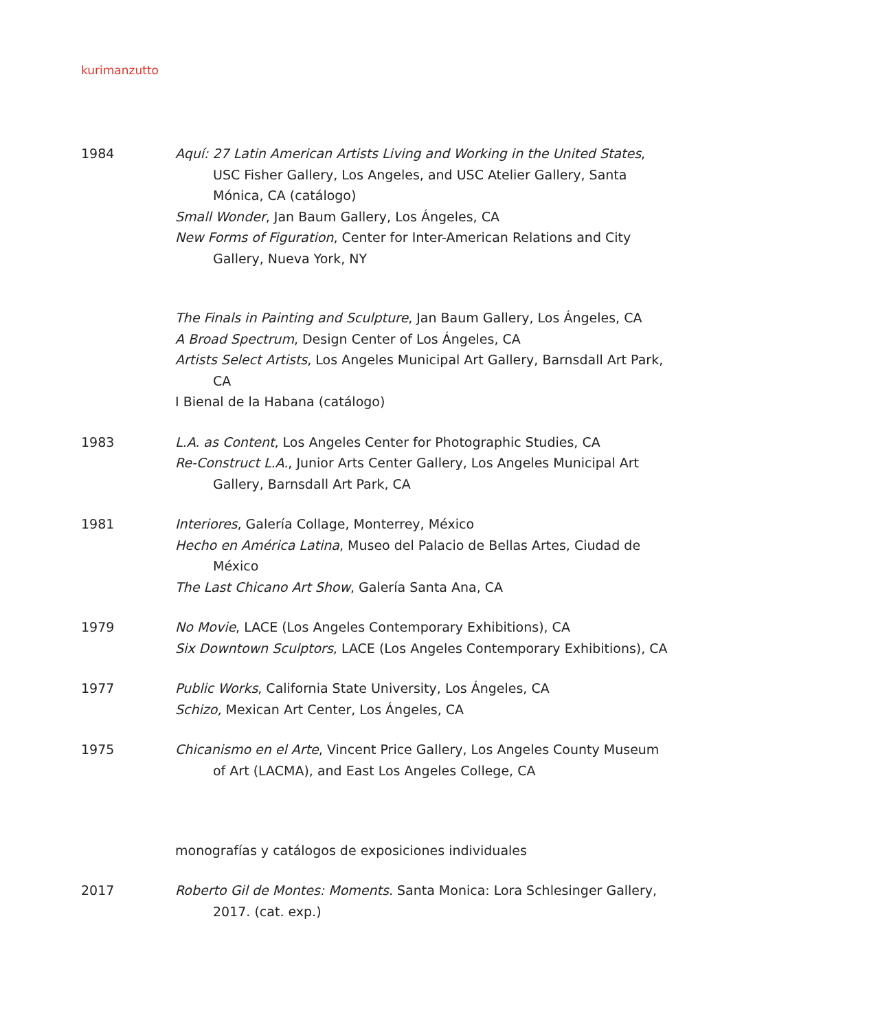kurimanzutto
1984
Aquí: 27 Latin American Artists Living and Working in the United States, USC Fisher Gallery, Los Angeles, and USC Atelier Gallery, Santa Mónica, CA (catálogo)
Small Wonder, Jan Baum Gallery, Los Ángeles, CA
New Forms of Figuration, Center for Inter-American Relations and City Gallery, Nueva York, NY
The Finals in Painting and Sculpture, Jan Baum Gallery, Los Ángeles, CA
A Broad Spectrum, Design Center of Los Ángeles, CA
Artists Select Artists, Los Angeles Municipal Art Gallery, Barnsdall Art Park, CA
I Bienal de la Habana (catálogo)
1983
L.A. as Content, Los Angeles Center for Photographic Studies, CA
Re-Construct L.A., Junior Arts Center Gallery, Los Angeles Municipal Art Gallery, Barnsdall Art Park, CA
1981
Interiores, Galería Collage, Monterrey, México
Hecho en América Latina, Museo del Palacio de Bellas Artes, Ciudad de México
The Last Chicano Art Show, Galería Santa Ana, CA
1979
No Movie, LACE (Los Angeles Contemporary Exhibitions), CA
Six Downtown Sculptors, LACE (Los Angeles Contemporary Exhibitions), CA
1977
Public Works, California State University, Los Ángeles, CA
Schizo, Mexican Art Center, Los Ángeles, CA
1975
Chicanismo en el Arte, Vincent Price Gallery, Los Angeles County Museum of Art (LACMA), and East Los Angeles College, CA
monografías y catálogos de exposiciones individuales
2017
Roberto Gil de Montes: Moments. Santa Monica: Lora Schlesinger Gallery, 2017. (cat. exp.)